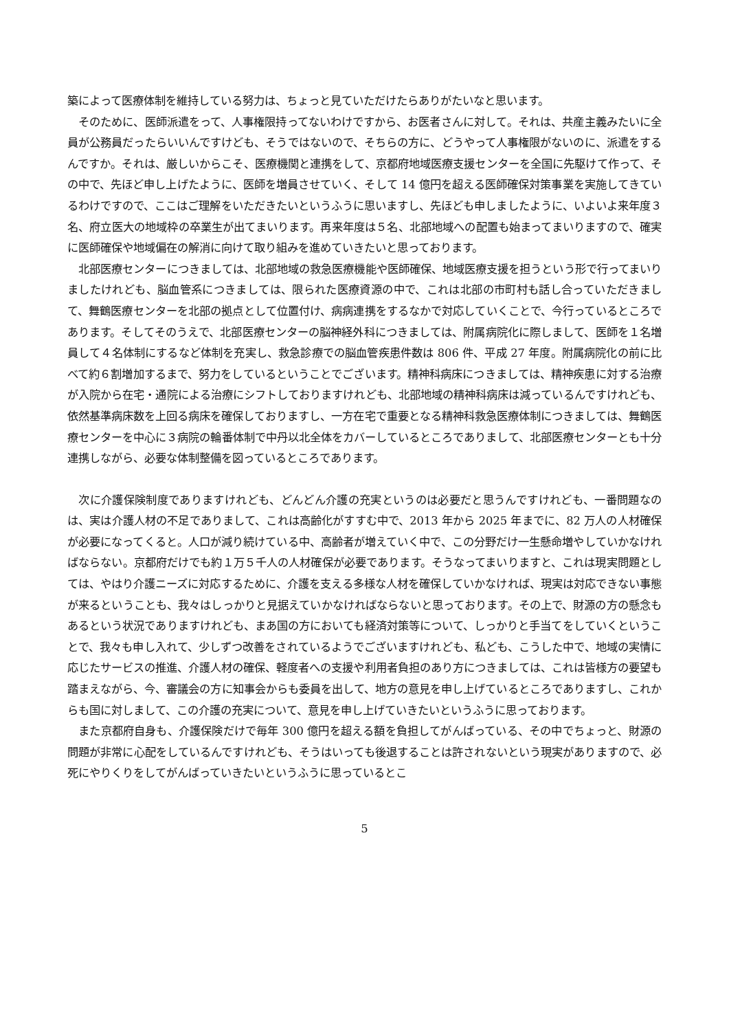築によって医療体制を維持している努力は、ちょっと見ていただけたらありがたいなと思います。
　そのために、医師派遣をって、人事権限持ってないわけですから、お医者さんに対して。それは、共産主義みたいに全員が公務員だったらいいんですけども、そうではないので、そちらの方に、どうやって人事権限がないのに、派遣をするんですか。それは、厳しいからこそ、医療機関と連携をして、京都府地域医療支援センターを全国に先駆けて作って、その中で、先ほど申し上げたように、医師を増員させていく、そして 14 億円を超える医師確保対策事業を実施してきているわけですので、ここはご理解をいただきたいというふうに思いますし、先ほども申しましたように、いよいよ来年度３名、府立医大の地域枠の卒業生が出てまいります。再来年度は５名、北部地域への配置も始まってまいりますので、確実に医師確保や地域偏在の解消に向けて取り組みを進めていきたいと思っております。
　北部医療センターにつきましては、北部地域の救急医療機能や医師確保、地域医療支援を担うという形で行ってまいりましたけれども、脳血管系につきましては、限られた医療資源の中で、これは北部の市町村も話し合っていただきまして、舞鶴医療センターを北部の拠点として位置付け、病病連携をするなかで対応していくことで、今行っているところであります。そしてそのうえで、北部医療センターの脳神経外科につきましては、附属病院化に際しまして、医師を１名増員して４名体制にするなど体制を充実し、救急診療での脳血管疾患件数は 806 件、平成 27 年度。附属病院化の前に比べて約６割増加するまで、努力をしているということでございます。精神科病床につきましては、精神疾患に対する治療が入院から在宅・通院による治療にシフトしておりますけれども、北部地域の精神科病床は減っているんですけれども、依然基準病床数を上回る病床を確保しておりますし、一方在宅で重要となる精神科救急医療体制につきましては、舞鶴医療センターを中心に３病院の輪番体制で中丹以北全体をカバーしているところでありまして、北部医療センターとも十分連携しながら、必要な体制整備を図っているところであります。
　次に介護保険制度でありますけれども、どんどん介護の充実というのは必要だと思うんですけれども、一番問題なのは、実は介護人材の不足でありまして、これは高齢化がすすむ中で、2013 年から 2025 年までに、82 万人の人材確保が必要になってくると。人口が減り続けている中、高齢者が増えていく中で、この分野だけ一生懸命増やしていかなければならない。京都府だけでも約１万５千人の人材確保が必要であります。そうなってまいりますと、これは現実問題としては、やはり介護ニーズに対応するために、介護を支える多様な人材を確保していかなければ、現実は対応できない事態が来るということも、我々はしっかりと見据えていかなければならないと思っております。その上で、財源の方の懸念もあるという状況でありますけれども、まあ国の方においても経済対策等について、しっかりと手当てをしていくということで、我々も申し入れて、少しずつ改善をされているようでございますけれども、私ども、こうした中で、地域の実情に応じたサービスの推進、介護人材の確保、軽度者への支援や利用者負担のあり方につきましては、これは皆様方の要望も踏まえながら、今、審議会の方に知事会からも委員を出して、地方の意見を申し上げているところでありますし、これからも国に対しまして、この介護の充実について、意見を申し上げていきたいというふうに思っております。
　また京都府自身も、介護保険だけで毎年 300 億円を超える額を負担してがんばっている、その中でちょっと、財源の問題が非常に心配をしているんですけれども、そうはいっても後退することは許されないという現実がありますので、必死にやりくりをしてがんばっていきたいというふうに思っているとこ
5